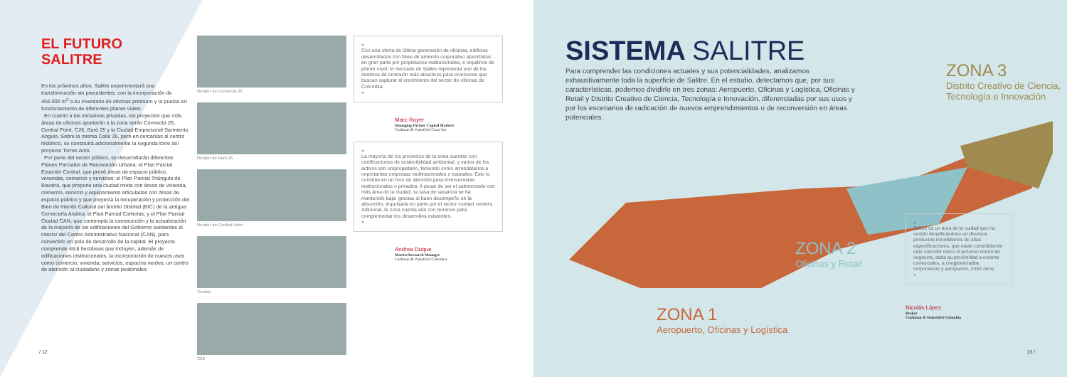EL FUTURO
SALITRE
En los próximos años, Salitre experimentará una transformación sin precedentes, con la incorporación de 456.000 m<sup>2</sup> a su inventario de oficinas premium y la puesta en funcionamiento de diferentes planes viales.
En cuanto a las iniciativas privadas, los proyectos que más áreas de oficinas aportarán a la zona serán Connecta 26, Central Point, C26, Buró 25 y la Ciudad Empresarial Sarmiento Angulo. Sobre la misma Calle 26, pero en cercanías al centro histórico, se construirá adicionalmente la segunda torre del proyecto Torres Atrio.
Por parte del sector público, se desarrollarán diferentes Planes Parciales de Renovación Urbana: el Plan Parcial Estación Central, que prevé áreas de espacio público, viviendas, comercio y servicios; el Plan Parcial Triángulo de Bavaria, que propone una ciudad mixta con áreas de vivienda, comercio, servicio y equipamiento articuladas con áreas de espacio público y que proyecta la recuperación y protección del Bien de Interés Cultural del ámbito Distrital (BIC) de la antigua Cervecería Andina; el Plan Parcial Corferias; y el Plan Parcial Ciudad CAN, que contempla la construcción y la actualización de la mayoría de las edificaciones del Gobierno existentes al interior del Centro Administrativo Nacional (CAN), para convertirlo en polo de desarrollo de la capital. El proyecto comprende 48,8 hectáreas que incluyen, además de edificaciones institucionales, la incorporación de nuevos usos como comercio, vivienda, servicios, espacios verdes, un centro de atención al ciudadano y zonas peatonales.
Render de Connecta 26
Render de Buró 25
Render de Central Point
Cemsa
C26
«
Con una oferta de última generación de oficinas, edificios desarrollados con fines de arriendo corporativo absorbidos en gran parte por propietarios institucionales, e inquilinos de primer nivel, el mercado de Salitre representa uno de los destinos de inversión más atractivos para inversores que buscan capturar el crecimiento del sector de oficinas de Colombia.
»
Marc Royer
Managing Partner Capital Markets
Cushman & Wakefield Cono Sur
«
La mayoría de los proyectos de la zona cuentan con certificaciones de sostenibilidad ambiental, y varios de los activos son unipropietario, teniendo como arrendatarios a importantes empresas multinacionales o estatales. Esto lo convirtie en un foco de atención para inversionistas institucionales o privados. A pesar de ser el submercado con más área de la ciudad, su tasa de vacancia se ha mantenido baja, gracias al buen desempeño en la absorción, impulsada en parte por el sector contact centers. Adicional, la zona cuenta aún con terrenos para complementar los desarrollos existentes.
»
Andrea Duque
Market Research Manager
Cushman & Wakefield Colombia
/ 12
SISTEMA SALITRE
Para comprender las condiciones actuales y sus potencialidades, analizamos exhaustivamente toda la superficie de Salitre. En el estudio, detectamos que, por sus características, podemos dividirlo en tres zonas: Aeropuerto, Oficinas y Logística, Oficinas y Retail y Distrito Creativo de Ciencia, Tecnología e Innovación, diferenciadas por sus usos y por los escenarios de radicación de nuevos emprendimientos o de reconversión en áreas potenciales.
ZONA 3
Distrito Creativo de Ciencia, Tecnología e Innovación
ZONA 2
Oficinas y Retail
ZONA 1
Aeropuerto, Oficinas y Logística
«
Salitre es un área de la cuidad que ha venido densificándose en diversos productos inmobiliarios de altas especificaciones, que están consolidando este corredor como el próximo centro de negocios, dada su proximidad a centros comerciales, a conglomerados corporativos y aeropuerto, entre otros.
»
Nicolás López
Broker
Cushman & Wakefield Colombia
13 /